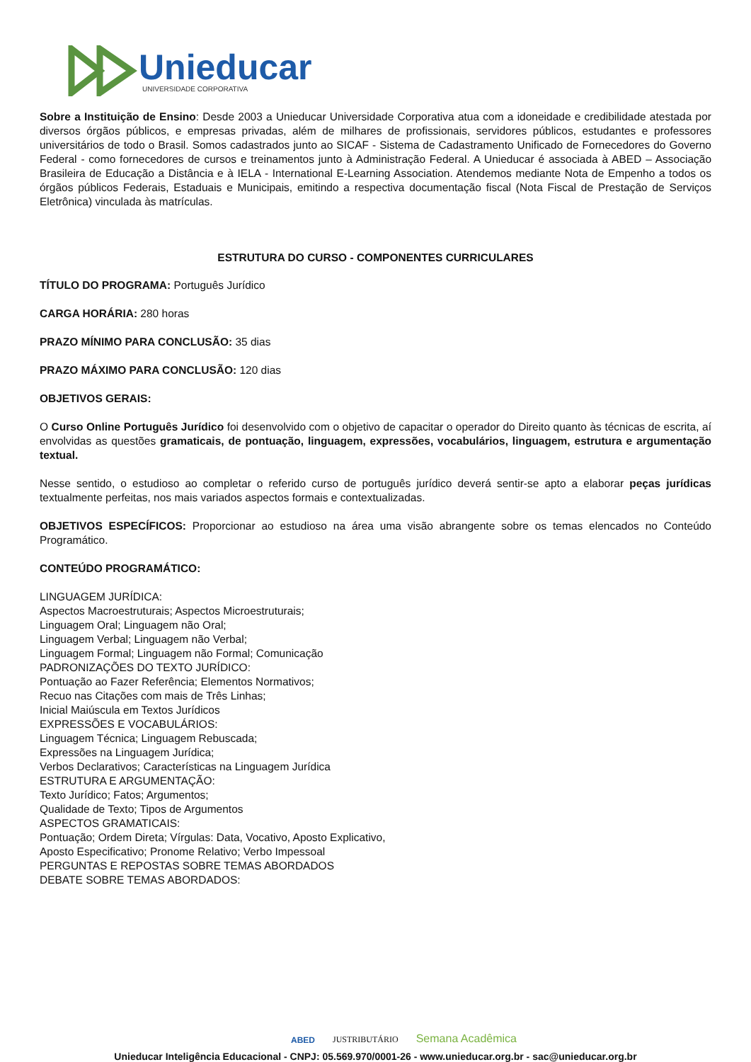Unieducar
UNIVERSIDADE CORPORATIVA
Sobre a Instituição de Ensino: Desde 2003 a Unieducar Universidade Corporativa atua com a idoneidade e credibilidade atestada por diversos órgãos públicos, e empresas privadas, além de milhares de profissionais, servidores públicos, estudantes e professores universitários de todo o Brasil. Somos cadastrados junto ao SICAF - Sistema de Cadastramento Unificado de Fornecedores do Governo Federal - como fornecedores de cursos e treinamentos junto à Administração Federal. A Unieducar é associada à ABED – Associação Brasileira de Educação a Distância e à IELA - International E-Learning Association. Atendemos mediante Nota de Empenho a todos os órgãos públicos Federais, Estaduais e Municipais, emitindo a respectiva documentação fiscal (Nota Fiscal de Prestação de Serviços Eletrônica) vinculada às matrículas.
ESTRUTURA DO CURSO - COMPONENTES CURRICULARES
TÍTULO DO PROGRAMA: Português Jurídico
CARGA HORÁRIA: 280 horas
PRAZO MÍNIMO PARA CONCLUSÃO: 35 dias
PRAZO MÁXIMO PARA CONCLUSÃO: 120 dias
OBJETIVOS GERAIS:
O Curso Online Português Jurídico foi desenvolvido com o objetivo de capacitar o operador do Direito quanto às técnicas de escrita, aí envolvidas as questões gramaticais, de pontuação, linguagem, expressões, vocabulários, linguagem, estrutura e argumentação textual.
Nesse sentido, o estudioso ao completar o referido curso de português jurídico deverá sentir-se apto a elaborar peças jurídicas textualmente perfeitas, nos mais variados aspectos formais e contextualizadas.
OBJETIVOS ESPECÍFICOS: Proporcionar ao estudioso na área uma visão abrangente sobre os temas elencados no Conteúdo Programático.
CONTEÚDO PROGRAMÁTICO:
LINGUAGEM JURÍDICA:
Aspectos Macroestruturais; Aspectos Microestruturais;
Linguagem Oral; Linguagem não Oral;
Linguagem Verbal; Linguagem não Verbal;
Linguagem Formal; Linguagem não Formal; Comunicação
PADRONIZAÇÕES DO TEXTO JURÍDICO:
Pontuação ao Fazer Referência; Elementos Normativos;
Recuo nas Citações com mais de Três Linhas;
Inicial Maiúscula em Textos Jurídicos
EXPRESSÕES E VOCABULÁRIOS:
Linguagem Técnica; Linguagem Rebuscada;
Expressões na Linguagem Jurídica;
Verbos Declarativos; Características na Linguagem Jurídica
ESTRUTURA E ARGUMENTAÇÃO:
Texto Jurídico; Fatos; Argumentos;
Qualidade de Texto; Tipos de Argumentos
ASPECTOS GRAMATICAIS:
Pontuação; Ordem Direta; Vírgulas: Data, Vocativo, Aposto Explicativo,
Aposto Especificativo; Pronome Relativo; Verbo Impessoal
PERGUNTAS E REPOSTAS SOBRE TEMAS ABORDADOS
DEBATE SOBRE TEMAS ABORDADOS:
ABED JUSTRIBUTÁRIO Semana Acadêmica
Unieducar Inteligência Educacional - CNPJ: 05.569.970/0001-26 - www.unieducar.org.br - sac@unieducar.org.br